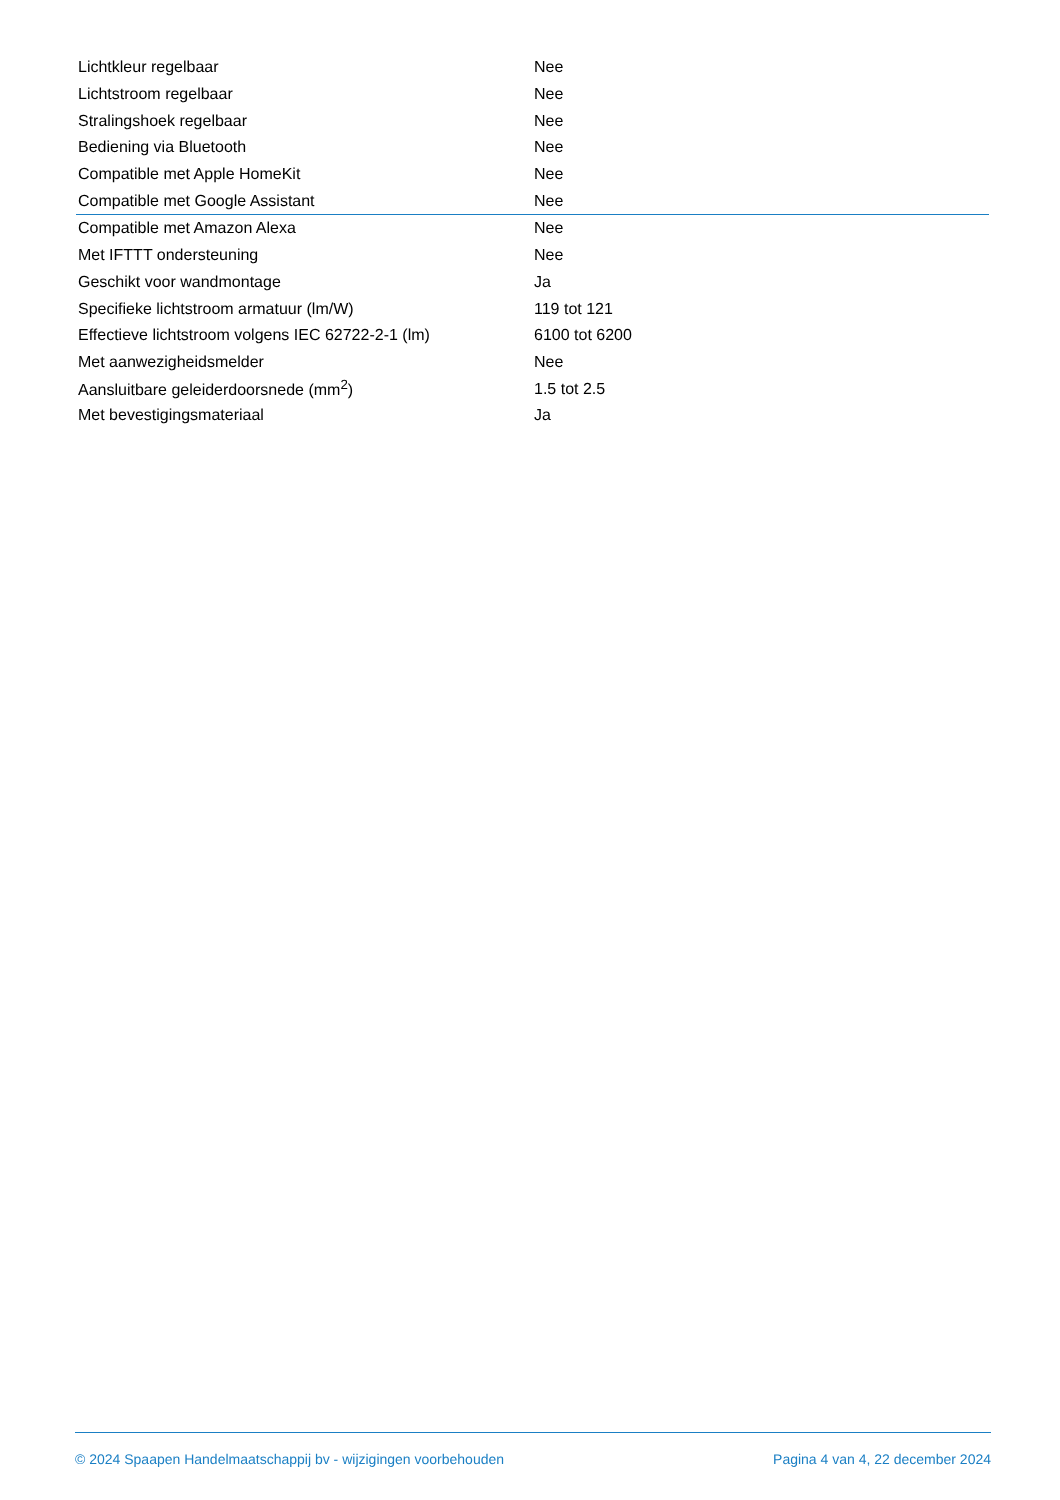| Lichtkleur regelbaar | Nee |
| Lichtstroom regelbaar | Nee |
| Stralingshoek regelbaar | Nee |
| Bediening via Bluetooth | Nee |
| Compatible met Apple HomeKit | Nee |
| Compatible met Google Assistant | Nee |
| Compatible met Amazon Alexa | Nee |
| Met IFTTT ondersteuning | Nee |
| Geschikt voor wandmontage | Ja |
| Specifieke lichtstroom armatuur (lm/W) | 119 tot 121 |
| Effectieve lichtstroom volgens IEC 62722-2-1 (lm) | 6100 tot 6200 |
| Met aanwezigheidsmelder | Nee |
| Aansluitbare geleiderdoorsnede (mm<sup>2</sup>) | 1.5 tot 2.5 |
| Met bevestigingsmateriaal | Ja |
© 2024 Spaapen Handelmaatschappij bv - wijzigingen voorbehouden Pagina 4 van 4, 22 december 2024